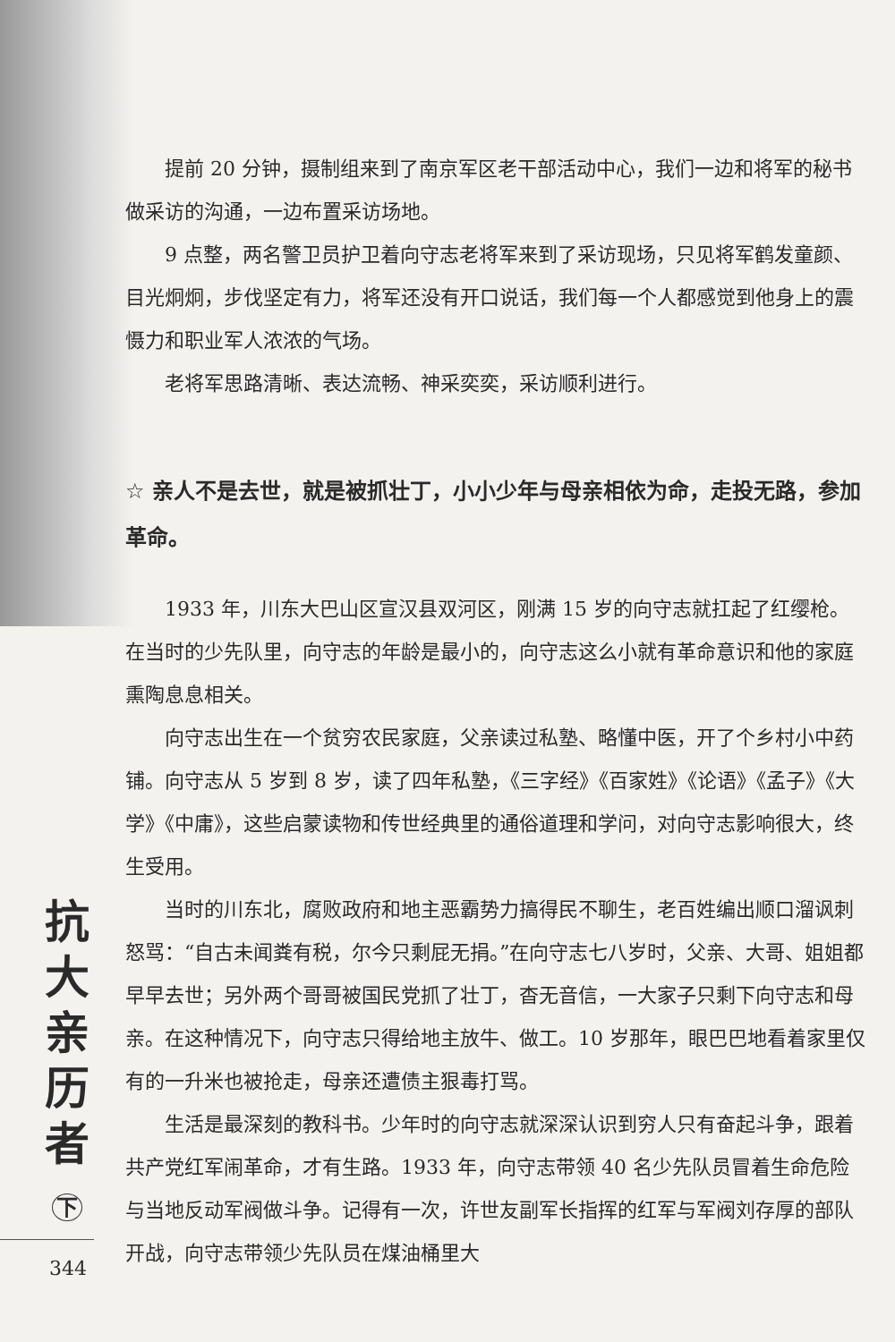提前 20 分钟，摄制组来到了南京军区老干部活动中心，我们一边和将军的秘书做采访的沟通，一边布置采访场地。
9 点整，两名警卫员护卫着向守志老将军来到了采访现场，只见将军鹤发童颜、目光炯炯，步伐坚定有力，将军还没有开口说话，我们每一个人都感觉到他身上的震慑力和职业军人浓浓的气场。
老将军思路清晰、表达流畅、神采奕奕，采访顺利进行。
☆ 亲人不是去世，就是被抓壮丁，小小少年与母亲相依为命，走投无路，参加革命。
1933 年，川东大巴山区宣汉县双河区，刚满 15 岁的向守志就扛起了红缨枪。在当时的少先队里，向守志的年龄是最小的，向守志这么小就有革命意识和他的家庭熏陶息息相关。
向守志出生在一个贫穷农民家庭，父亲读过私塾、略懂中医，开了个乡村小中药铺。向守志从 5 岁到 8 岁，读了四年私塾，《三字经》《百家姓》《论语》《孟子》《大学》《中庸》，这些启蒙读物和传世经典里的通俗道理和学问，对向守志影响很大，终生受用。
当时的川东北，腐败政府和地主恶霸势力搞得民不聊生，老百姓编出顺口溜讽刺怒骂：“自古未闻粪有税，尔今只剩屁无捐。”在向守志七八岁时，父亲、大哥、姐姐都早早去世；另外两个哥哥被国民党抓了壮丁，杳无音信，一大家子只剩下向守志和母亲。在这种情况下，向守志只得给地主放牛、做工。10 岁那年，眼巴巴地看着家里仅有的一升米也被抢走，母亲还遭债主狠毒打骂。
生活是最深刻的教科书。少年时的向守志就深深认识到穷人只有奋起斗争，跟着共产党红军闹革命，才有生路。1933 年，向守志带领 40 名少先队员冒着生命危险与当地反动军阀做斗争。记得有一次，许世友副军长指挥的红军与军阀刘存厚的部队开战，向守志带领少先队员在煤油桶里大
抗
大
亲
历
者
下
344